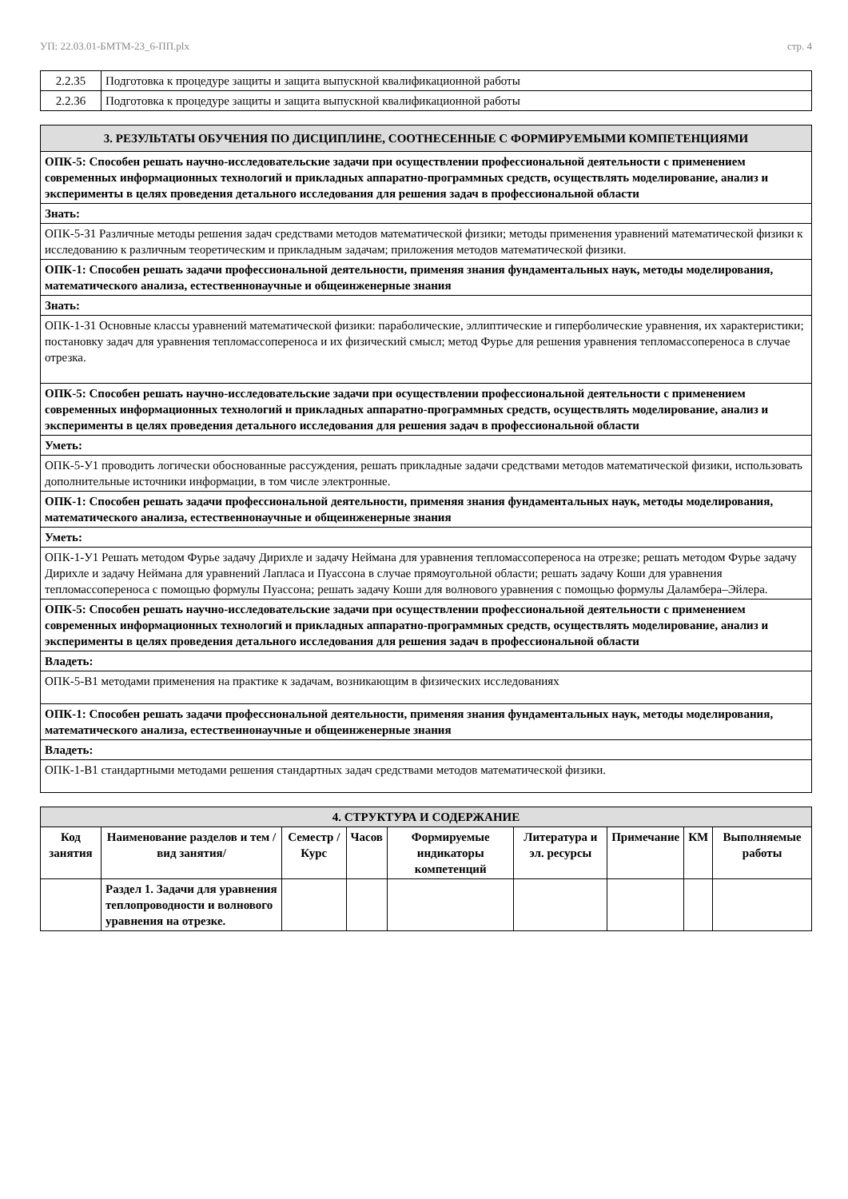УП: 22.03.01-БМТМ-23_6-ПП.plx стр. 4
| 2.2.35 | Подготовка к процедуре защиты и защита выпускной квалификационной работы |
| 2.2.36 | Подготовка к процедуре защиты и защита выпускной квалификационной работы |
| 3. РЕЗУЛЬТАТЫ ОБУЧЕНИЯ ПО ДИСЦИПЛИНЕ, СООТНЕСЕННЫЕ С ФОРМИРУЕМЫМИ КОМПЕТЕНЦИЯМИ |
| ОПК-5: Способен решать научно-исследовательские задачи при осуществлении профессиональной деятельности с применением современных информационных технологий и прикладных аппаратно-программных средств, осуществлять моделирование, анализ и эксперименты в целях проведения детального исследования для решения задач в профессиональной области |
| Знать: |
| ОПК-5-З1 Различные методы решения задач средствами методов математической физики; методы применения уравнений математической физики к исследованию к различным теоретическим и прикладным задачам; приложения методов математической физики. |
| ОПК-1: Способен решать задачи профессиональной деятельности, применяя знания фундаментальных наук, методы моделирования, математического анализа, естественнонаучные и общеинженерные знания |
| Знать: |
| ОПК-1-З1 Основные классы уравнений математической физики: параболические, эллиптические и гиперболические уравнения, их характеристики; постановку задач для уравнения тепломассопереноса и их физический смысл; метод Фурье для решения уравнения тепломассопереноса в случае отрезка. |
| ОПК-5: Способен решать научно-исследовательские задачи при осуществлении профессиональной деятельности с применением современных информационных технологий и прикладных аппаратно-программных средств, осуществлять моделирование, анализ и эксперименты в целях проведения детального исследования для решения задач в профессиональной области |
| Уметь: |
| ОПК-5-У1 проводить логически обоснованные рассуждения, решать прикладные задачи средствами методов математической физики, использовать дополнительные источники информации, в том числе электронные. |
| ОПК-1: Способен решать задачи профессиональной деятельности, применяя знания фундаментальных наук, методы моделирования, математического анализа, естественнонаучные и общеинженерные знания |
| Уметь: |
| ОПК-1-У1 Решать методом Фурье задачу Дирихле и задачу Неймана для уравнения тепломассопереноса на отрезке; решать методом Фурье задачу Дирихле и задачу Неймана для уравнений Лапласа и Пуассона в случае прямоугольной области; решать задачу Коши для уравнения тепломассопереноса с помощью формулы Пуассона; решать задачу Коши для волнового уравнения с помощью формулы Даламбера–Эйлера. |
| ОПК-5: Способен решать научно-исследовательские задачи при осуществлении профессиональной деятельности с применением современных информационных технологий и прикладных аппаратно-программных средств, осуществлять моделирование, анализ и эксперименты в целях проведения детального исследования для решения задач в профессиональной области |
| Владеть: |
| ОПК-5-В1 методами применения на практике к задачам, возникающим в физических исследованиях |
| ОПК-1: Способен решать задачи профессиональной деятельности, применяя знания фундаментальных наук, методы моделирования, математического анализа, естественнонаучные и общеинженерные знания |
| Владеть: |
| ОПК-1-В1 стандартными методами решения стандартных задач средствами методов математической физики. |
| 4. СТРУКТУРА И СОДЕРЖАНИЕ | | | | | | | | |
| Код занятия | Наименование разделов и тем /вид занятия/ | Семестр / Курс | Часов | Формируемые индикаторы компетенций | Литература и эл. ресурсы | Примечание | КМ | Выполняемые работы |
| | Раздел 1. Задачи для уравнения теплопроводности и волнового уравнения на отрезке. | | | | | | | |